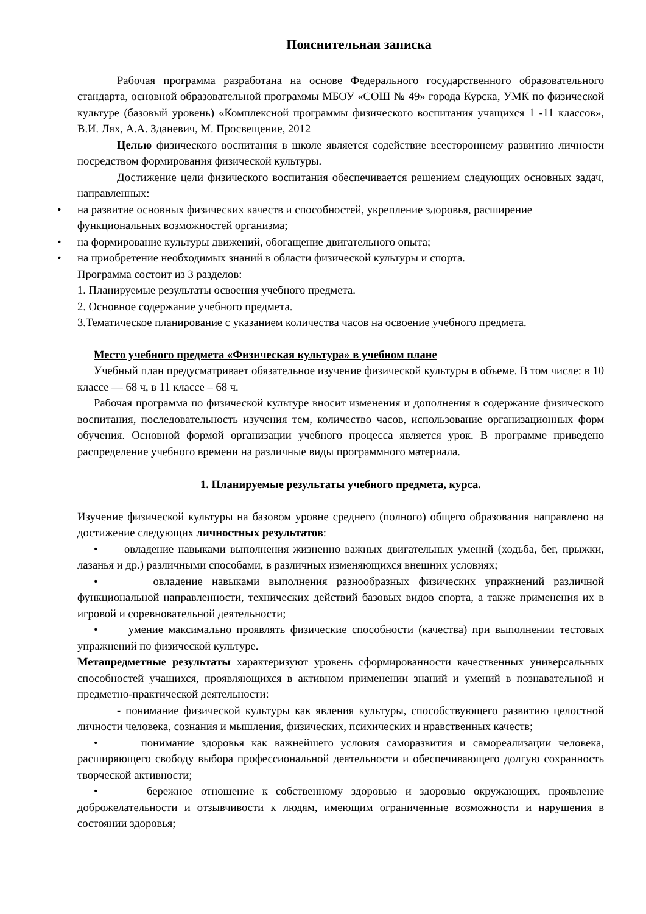Пояснительная записка
Рабочая программа разработана на основе Федерального государственного образовательного стандарта, основной образовательной программы МБОУ «СОШ № 49» города Курска, УМК по физической культуре (базовый уровень) «Комплексной программы физического воспитания учащихся 1 -11 классов», В.И. Лях, А.А. Зданевич, М. Просвещение, 2012
Целью физического воспитания в школе является содействие всестороннему развитию личности посредством формирования физической культуры.
Достижение цели физического воспитания обеспечивается решением следующих основных задач, направленных:
• на развитие основных физических качеств и способностей, укрепление здоровья, расширение функциональных возможностей организма;
• на формирование культуры движений, обогащение двигательного опыта;
• на приобретение необходимых знаний в области физической культуры и спорта.
Программа состоит из 3 разделов:
1. Планируемые результаты освоения учебного предмета.
2. Основное содержание учебного предмета.
3.Тематическое планирование с указанием количества часов на освоение учебного предмета.
Место учебного предмета «Физическая культура» в учебном плане
Учебный план предусматривает обязательное изучение физической культуры в объеме. В том числе: в 10 классе — 68 ч, в 11 классе – 68 ч.
Рабочая программа по физической культуре вносит изменения и дополнения в содержание физического воспитания, последовательность изучения тем, количество часов, использование организационных форм обучения. Основной формой организации учебного процесса является урок. В программе приведено распределение учебного времени на различные виды программного материала.
1. Планируемые результаты учебного предмета, курса.
Изучение физической культуры на базовом уровне среднего (полного) общего образования направлено на достижение следующих личностных результатов:
• овладение навыками выполнения жизненно важных двигательных умений (ходьба, бег, прыжки, лазанья и др.) различными способами, в различных изменяющихся внешних условиях;
• овладение навыками выполнения разнообразных физических упражнений различной функциональной направленности, технических действий базовых видов спорта, а также применения их в игровой и соревновательной деятельности;
• умение максимально проявлять физические способности (качества) при выполнении тестовых упражнений по физической культуре.
Метапредметные результаты характеризуют уровень сформированности качественных универсальных способностей учащихся, проявляющихся в активном применении знаний и умений в познавательной и предметно-практической деятельности:
- понимание физической культуры как явления культуры, способствующего развитию целостной личности человека, сознания и мышления, физических, психических и нравственных качеств;
• понимание здоровья как важнейшего условия саморазвития и самореализации человека, расширяющего свободу выбора профессиональной деятельности и обеспечивающего долгую сохранность творческой активности;
• бережное отношение к собственному здоровью и здоровью окружающих, проявление доброжелательности и отзывчивости к людям, имеющим ограниченные возможности и нарушения в состоянии здоровья;